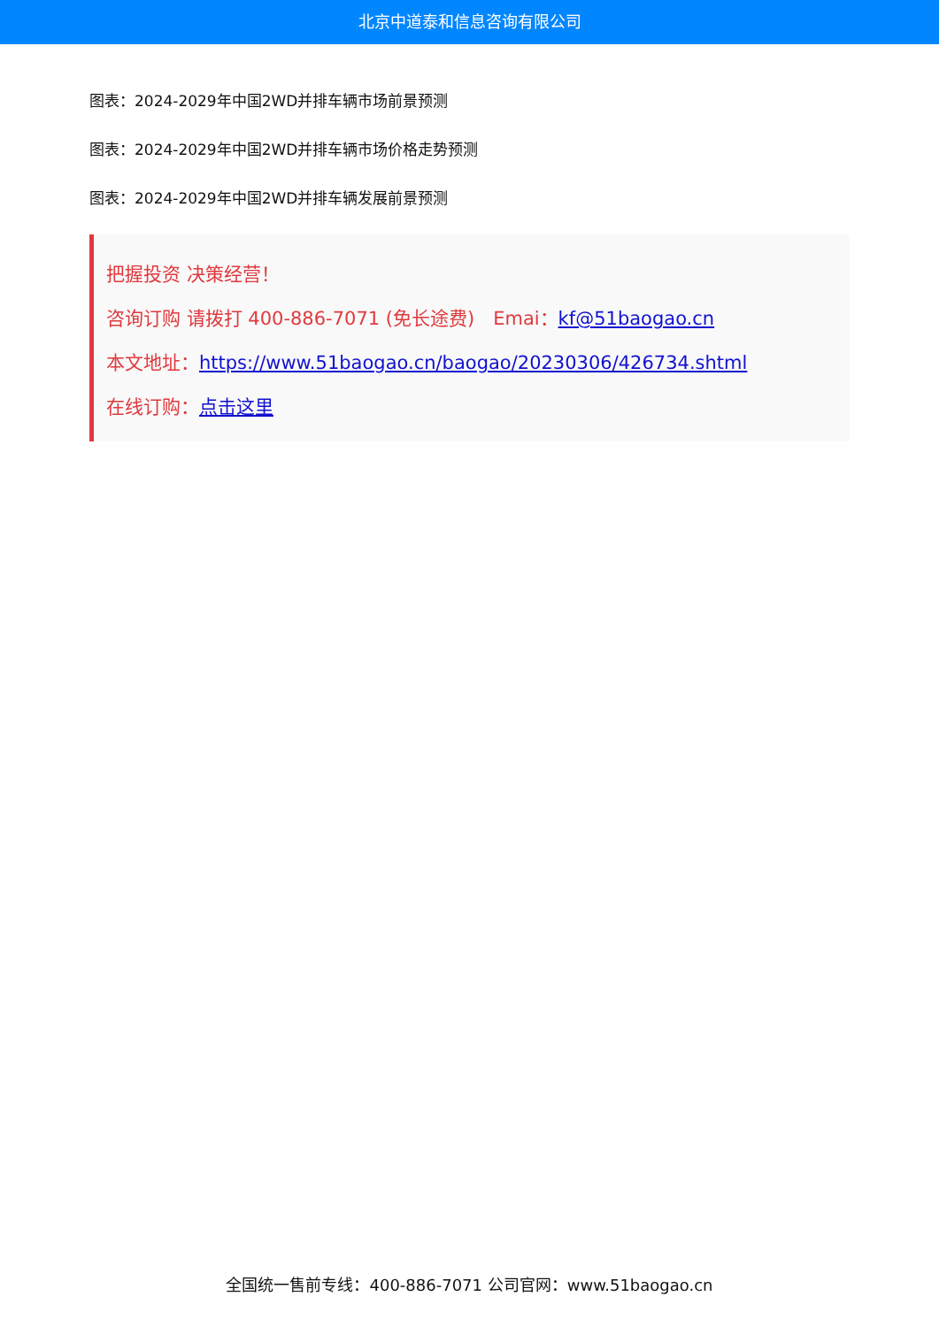北京中道泰和信息咨询有限公司
图表：2024-2029年中国2WD并排车辆市场前景预测
图表：2024-2029年中国2WD并排车辆市场价格走势预测
图表：2024-2029年中国2WD并排车辆发展前景预测
把握投资 决策经营！
咨询订购 请拨打 400-886-7071 (免长途费)　Emai：kf@51baogao.cn
本文地址：https://www.51baogao.cn/baogao/20230306/426734.shtml
在线订购：点击这里
全国统一售前专线：400-886-7071 公司官网：www.51baogao.cn